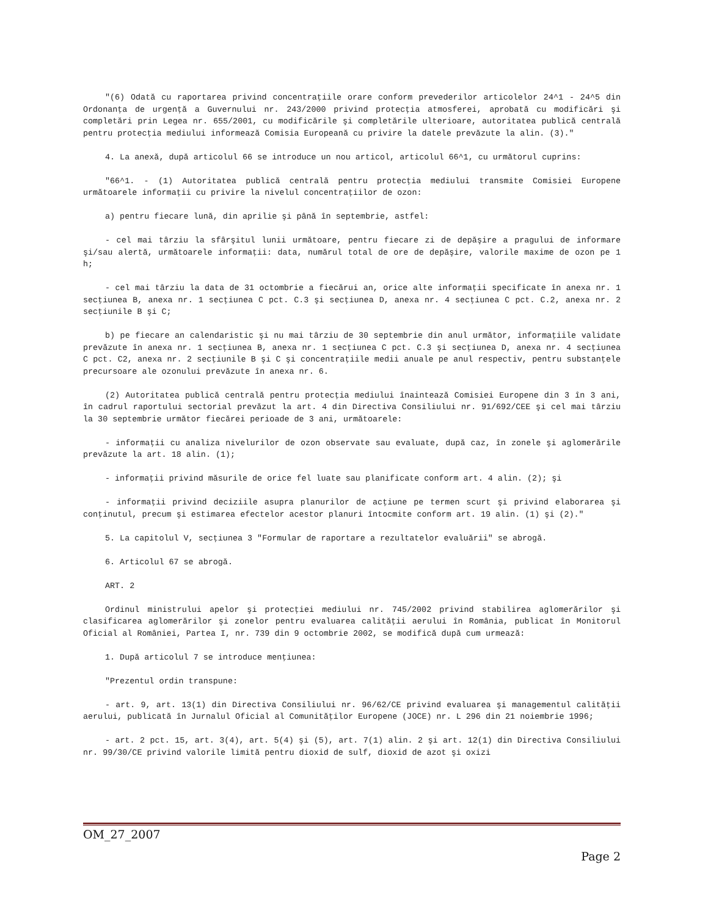"(6) Odată cu raportarea privind concentraţiile orare conform prevederilor articolelor 24^1 - 24^5 din Ordonanţa de urgenţă a Guvernului nr. 243/2000 privind protecţia atmosferei, aprobată cu modificări şi completări prin Legea nr. 655/2001, cu modificările şi completările ulterioare, autoritatea publică centrală pentru protecţia mediului informează Comisia Europeană cu privire la datele prevăzute la alin. (3)."
4. La anexă, după articolul 66 se introduce un nou articol, articolul 66^1, cu următorul cuprins:
"66^1. - (1) Autoritatea publică centrală pentru protecţia mediului transmite Comisiei Europene următoarele informaţii cu privire la nivelul concentraţiilor de ozon:
a) pentru fiecare lună, din aprilie şi până în septembrie, astfel:
- cel mai târziu la sfârşitul lunii următoare, pentru fiecare zi de depăşire a pragului de informare şi/sau alertă, următoarele informaţii: data, numărul total de ore de depăşire, valorile maxime de ozon pe 1 h;
- cel mai târziu la data de 31 octombrie a fiecărui an, orice alte informaţii specificate în anexa nr. 1 secţiunea B, anexa nr. 1 secţiunea C pct. C.3 şi secţiunea D, anexa nr. 4 secţiunea C pct. C.2, anexa nr. 2 secţiunile B şi C;
b) pe fiecare an calendaristic şi nu mai târziu de 30 septembrie din anul următor, informaţiile validate prevăzute în anexa nr. 1 secţiunea B, anexa nr. 1 secţiunea C pct. C.3 şi secţiunea D, anexa nr. 4 secţiunea C pct. C2, anexa nr. 2 secţiunile B şi C şi concentraţiile medii anuale pe anul respectiv, pentru substanţele precursoare ale ozonului prevăzute în anexa nr. 6.
(2) Autoritatea publică centrală pentru protecţia mediului înaintează Comisiei Europene din 3 în 3 ani, în cadrul raportului sectorial prevăzut la art. 4 din Directiva Consiliului nr. 91/692/CEE şi cel mai târziu la 30 septembrie următor fiecărei perioade de 3 ani, următoarele:
- informaţii cu analiza nivelurilor de ozon observate sau evaluate, după caz, în zonele şi aglomerările prevăzute la art. 18 alin. (1);
- informaţii privind măsurile de orice fel luate sau planificate conform art. 4 alin. (2); şi
- informaţii privind deciziile asupra planurilor de acţiune pe termen scurt şi privind elaborarea şi conţinutul, precum şi estimarea efectelor acestor planuri întocmite conform art. 19 alin. (1) şi (2)."
5. La capitolul V, secţiunea 3 "Formular de raportare a rezultatelor evaluării" se abrogă.
6. Articolul 67 se abrogă.
ART. 2
Ordinul ministrului apelor şi protecţiei mediului nr. 745/2002 privind stabilirea aglomerărilor şi clasificarea aglomerărilor şi zonelor pentru evaluarea calităţii aerului în România, publicat în Monitorul Oficial al României, Partea I, nr. 739 din 9 octombrie 2002, se modifică după cum urmează:
1. După articolul 7 se introduce menţiunea:
"Prezentul ordin transpune:
- art. 9, art. 13(1) din Directiva Consiliului nr. 96/62/CE privind evaluarea şi managementul calităţii aerului, publicată în Jurnalul Oficial al Comunităţilor Europene (JOCE) nr. L 296 din 21 noiembrie 1996;
- art. 2 pct. 15, art. 3(4), art. 5(4) şi (5), art. 7(1) alin. 2 şi art. 12(1) din Directiva Consiliului nr. 99/30/CE privind valorile limită pentru dioxid de sulf, dioxid de azot şi oxizi
OM_27_2007
Page 2